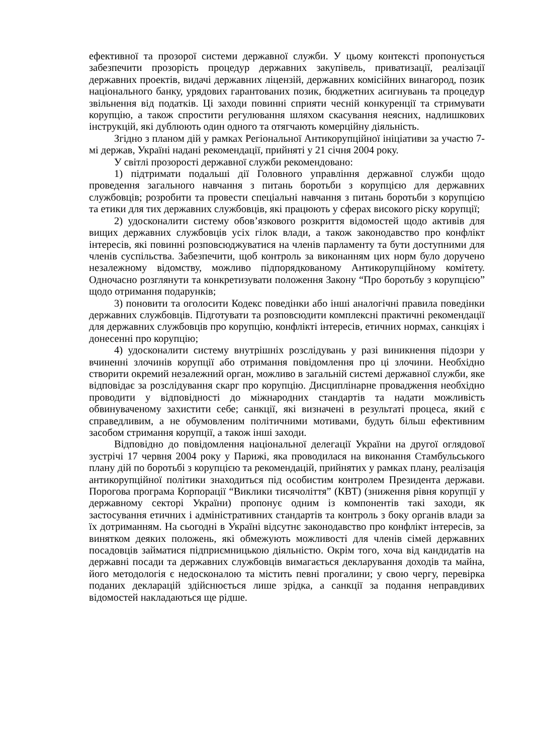ефективної та прозорої системи державної служби. У цьому контексті пропонується забезпечити прозорість процедур державних закупівель, приватизації, реалізації державних проектів, видачі державних ліцензій, державних комісійних винагород, позик національного банку, урядових гарантованих позик, бюджетних асигнувань та процедур звільнення від податків. Ці заходи повинні сприяти чесній конкуренції та стримувати корупцію, а також спростити регулювання шляхом скасування неясних, надлишкових інструкцій, які дублюють один одного та отягчають комерційну діяльність.
Згідно з планом дій у рамках Регіональної Антикорупційної ініціативи за участю 7-мі держав, Україні надані рекомендації, прийняті у 21 січня 2004 року.
У світлі прозорості державної служби рекомендовано:
1) підтримати подальші дії Головного управління державної служби щодо проведення загального навчання з питань боротьби з корупцією для державних службовців; розробити та провести спеціальні навчання з питань боротьби з корупцією та етики для тих державних службовців, які працюють у сферах високого ріску корупції;
2) удосконалити систему обов’язкового розкриття відомостей щодо активів для вищих державних службовців усіх гілок влади, а також законодавство про конфлікт інтересів, які повинні розповсюджуватися на членів парламенту та бути доступними для членів суспільства. Забезпечити, щоб контроль за виконанням цих норм було доручено незалежному відомству, можливо підпорядкованому Антикорупційному комітету. Одночасно розглянути та конкретизувати положення Закону “Про боротьбу з корупцією” щодо отримання подарунків;
3) поновити та оголосити Кодекс поведінки або інші аналогічні правила поведінки державних службовців. Підготувати та розповсюдити комплексні практичні рекомендації для державних службовців про корупцію, конфлікті інтересів, етичних нормах, санкціях і донесенні про корупцію;
4) удосконалити систему внутрішніх розслідувань у разі виникнення підозри у вчиненні злочинів корупції або отримання повідомлення про ці злочини. Необхідно створити окремий незалежний орган, можливо в загальній системі державної служби, яке відповідає за розслідування скарг про корупцію. Дисциплінарне провадження необхідно проводити у відповідності до міжнародних стандартів та надати можливість обвинуваченому захистити себе; санкції, які визначені в результаті процеса, який є справедливим, а не обумовленим політичними мотивами, будуть більш ефективним засобом стримання корупції, а також інші заходи.
Відповідно до повідомлення національної делегації України на другої оглядової зустрічі 17 червня 2004 року у Парижі, яка проводилася на виконання Стамбульського плану дій по боротьбі з корупцією та рекомендацій, прийнятих у рамках плану, реалізація антикорупційної політики знаходиться під особистим контролем Президента держави. Порогова програма Корпорації “Виклики тисячоліття” (КВТ) (зниження рівня корупції у державному секторі України) пропонує одним із компонентів такі заходи, як застосування етичних і адміністративних стандартів та контроль з боку органів влади за їх дотриманням. На сьогодні в Україні відсутнє законодавство про конфлікт інтересів, за винятком деяких положень, які обмежують можливості для членів сімей державних посадовців займатися підприємницькою діяльністю. Окрім того, хоча від кандидатів на державні посади та державних службовців вимагається декларування доходів та майна, його методологія є недосконалою та містить певні прогалини; у свою чергу, перевірка поданих декларацій здійснюється лише зрідка, а санкції за подання неправдивих відомостей накладаються ще рідше.